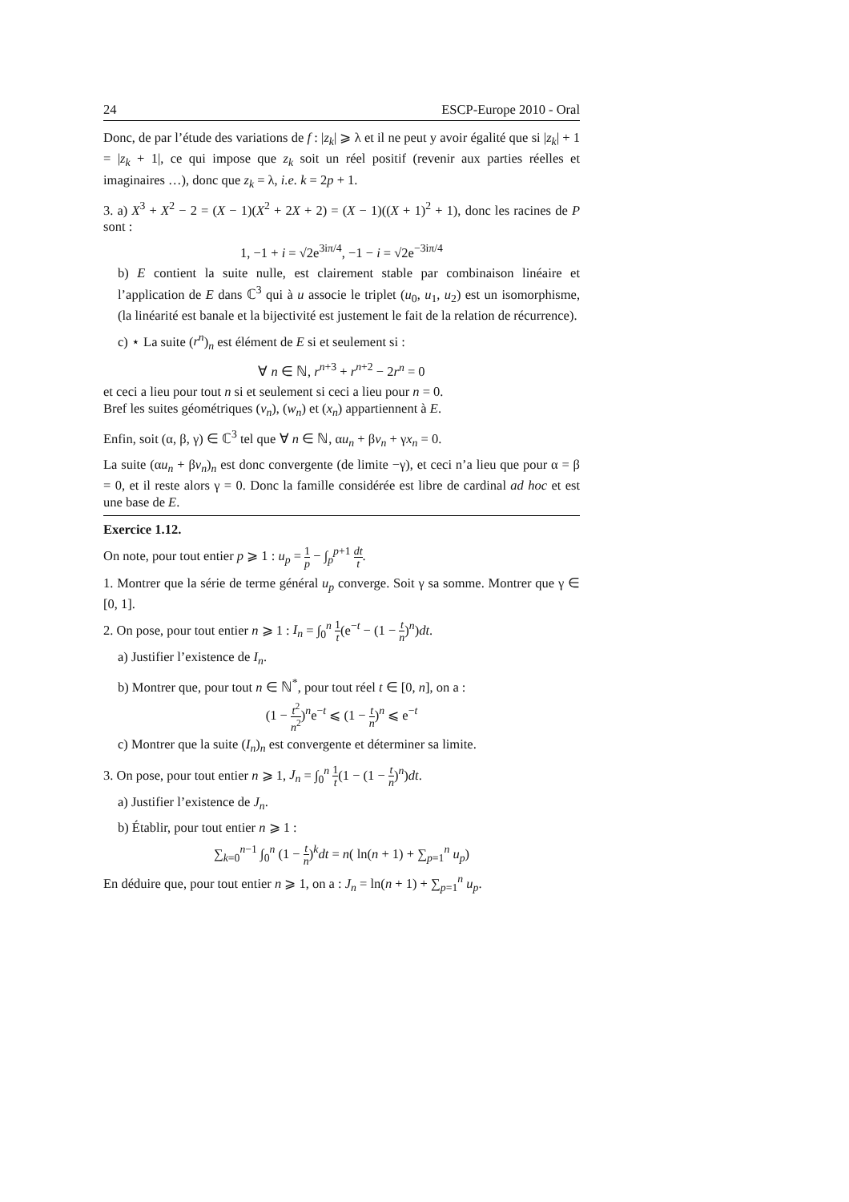24 ESCP-Europe 2010 - Oral
Donc, de par l’étude des variations de f : |z<sub>k</sub>| ⩾ λ et il ne peut y avoir égalité que si |z<sub>k</sub>| + 1 = |z<sub>k</sub> + 1|, ce qui impose que z<sub>k</sub> soit un réel positif (revenir aux parties réelles et imaginaires …), donc que z<sub>k</sub> = λ, i.e. k = 2p + 1.
3. a) X<sup>3</sup> + X<sup>2</sup> − 2 = (X − 1)(X<sup>2</sup> + 2X + 2) = (X − 1)((X + 1)<sup>2</sup> + 1), donc les racines de P sont :
1, −1 + i = √2e<sup>3iπ/4</sup>, −1 − i = √2e<sup>−3iπ/4</sup>
b) E contient la suite nulle, est clairement stable par combinaison linéaire et l’application de E dans ℂ<sup>3</sup> qui à u associe le triplet (u<sub>0</sub>, u<sub>1</sub>, u<sub>2</sub>) est un isomorphisme, (la linéarité est banale et la bijectivité est justement le fait de la relation de récurrence).
c) ⋆ La suite (r<sup>n</sup>)<sub>n</sub> est élément de E si et seulement si :
∀ n ∈ ℕ, r<sup>n+3</sup> + r<sup>n+2</sup> − 2r<sup>n</sup> = 0
et ceci a lieu pour tout n si et seulement si ceci a lieu pour n = 0.
Bref les suites géométriques (v<sub>n</sub>), (w<sub>n</sub>) et (x<sub>n</sub>) appartiennent à E.
Enfin, soit (α, β, γ) ∈ ℂ<sup>3</sup> tel que ∀ n ∈ ℕ, αu<sub>n</sub> + βv<sub>n</sub> + γx<sub>n</sub> = 0.
La suite (αu<sub>n</sub> + βv<sub>n</sub>)<sub>n</sub> est donc convergente (de limite −γ), et ceci n’a lieu que pour α = β = 0, et il reste alors γ = 0. Donc la famille considérée est libre de cardinal ad hoc et est une base de E.
Exercice 1.12.
On note, pour tout entier p ⩾ 1 : u<sub>p</sub> = 1 p − ∫<sub>p</sub><sup>p+1</sup> dt t.
1. Montrer que la série de terme général u<sub>p</sub> converge. Soit γ sa somme. Montrer que γ ∈ [0, 1].
2. On pose, pour tout entier n ⩾ 1 : I<sub>n</sub> = ∫<sub>0</sub><sup>n</sup> 1 t(e<sup>−t</sup> − (1 − t n)<sup>n</sup>)dt.
a) Justifier l’existence de I<sub>n</sub>.
b) Montrer que, pour tout n ∈ ℕ<sup>*</sup>, pour tout réel t ∈ [0, n], on a :
(1 − t<sup>2</sup> n<sup>2</sup>)<sup>n</sup>e<sup>−t</sup> ⩽ (1 − t n)<sup>n</sup> ⩽ e<sup>−t</sup>
c) Montrer que la suite (I<sub>n</sub>)<sub>n</sub> est convergente et déterminer sa limite.
3. On pose, pour tout entier n ⩾ 1, J<sub>n</sub> = ∫<sub>0</sub><sup>n</sup> 1 t(1 − (1 − t n)<sup>n</sup>)dt.
a) Justifier l’existence de J<sub>n</sub>.
b) Établir, pour tout entier n ⩾ 1 :
∑<sub>k=0</sub><sup>n−1</sup> ∫<sub>0</sub><sup>n</sup> (1 − t n)<sup>k</sup>dt = n( ln(n + 1) + ∑<sub>p=1</sub><sup>n</sup> u<sub>p</sub>)
En déduire que, pour tout entier n ⩾ 1, on a : J<sub>n</sub> = ln(n + 1) + ∑<sub>p=1</sub><sup>n</sup> u<sub>p</sub>.